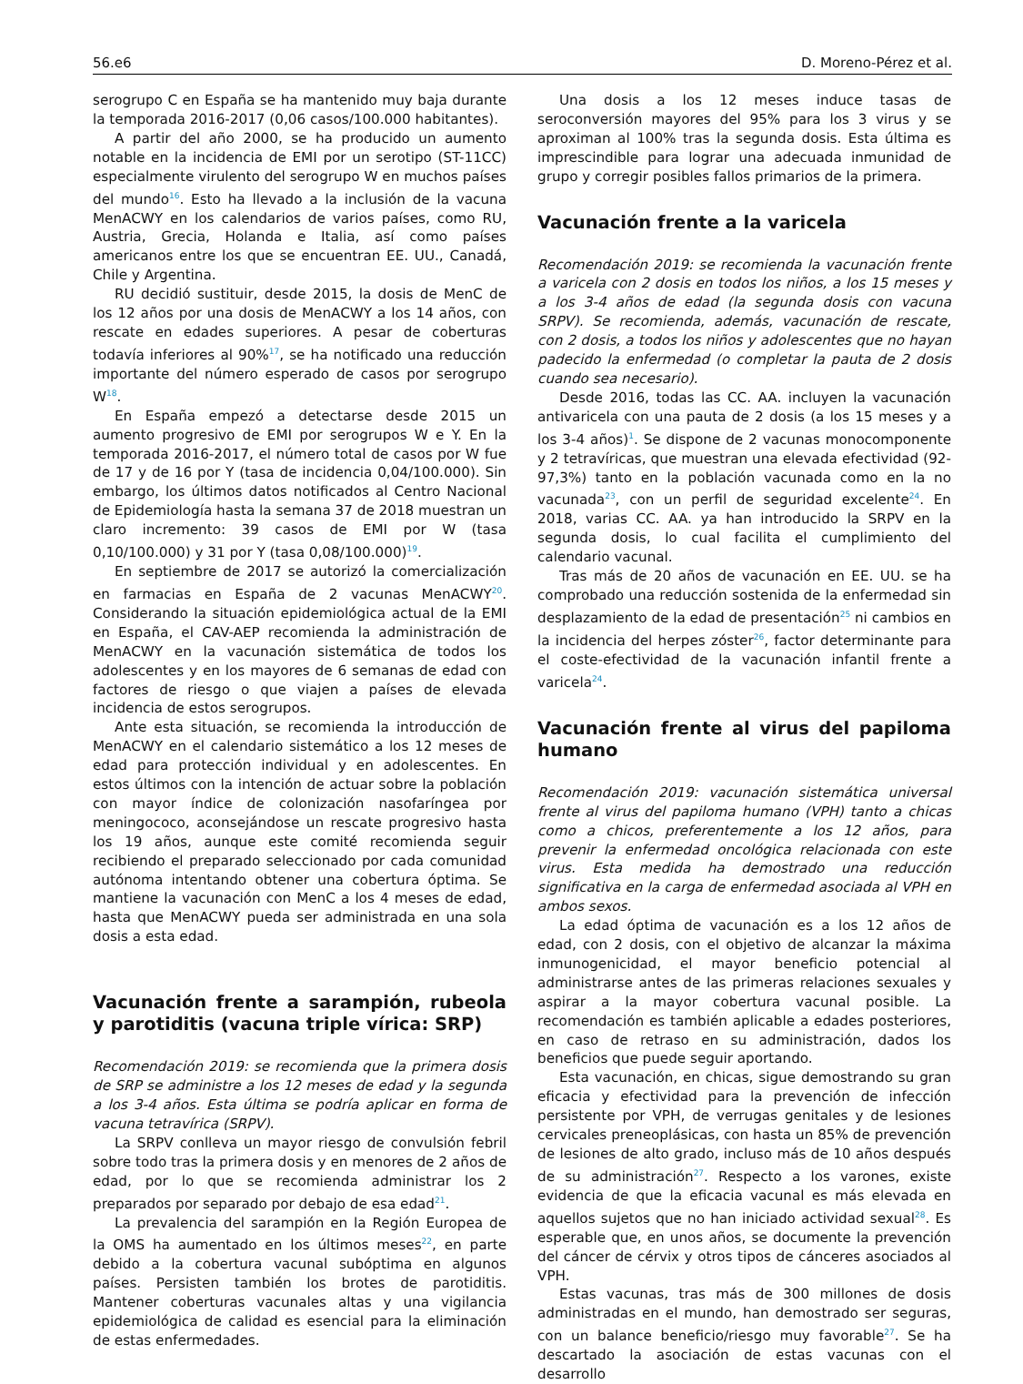56.e6 D. Moreno-Pérez et al.
serogrupo C en España se ha mantenido muy baja durante la temporada 2016-2017 (0,06 casos/100.000 habitantes).
A partir del año 2000, se ha producido un aumento notable en la incidencia de EMI por un serotipo (ST-11CC) especialmente virulento del serogrupo W en muchos países del mundo<sup>16</sup>. Esto ha llevado a la inclusión de la vacuna MenACWY en los calendarios de varios países, como RU, Austria, Grecia, Holanda e Italia, así como países americanos entre los que se encuentran EE. UU., Canadá, Chile y Argentina.
RU decidió sustituir, desde 2015, la dosis de MenC de los 12 años por una dosis de MenACWY a los 14 años, con rescate en edades superiores. A pesar de coberturas todavía inferiores al 90%<sup>17</sup>, se ha notificado una reducción importante del número esperado de casos por serogrupo W<sup>18</sup>.
En España empezó a detectarse desde 2015 un aumento progresivo de EMI por serogrupos W e Y. En la temporada 2016-2017, el número total de casos por W fue de 17 y de 16 por Y (tasa de incidencia 0,04/100.000). Sin embargo, los últimos datos notificados al Centro Nacional de Epidemiología hasta la semana 37 de 2018 muestran un claro incremento: 39 casos de EMI por W (tasa 0,10/100.000) y 31 por Y (tasa 0,08/100.000)<sup>19</sup>.
En septiembre de 2017 se autorizó la comercialización en farmacias en España de 2 vacunas MenACWY<sup>20</sup>. Considerando la situación epidemiológica actual de la EMI en España, el CAV-AEP recomienda la administración de MenACWY en la vacunación sistemática de todos los adolescentes y en los mayores de 6 semanas de edad con factores de riesgo o que viajen a países de elevada incidencia de estos serogrupos.
Ante esta situación, se recomienda la introducción de MenACWY en el calendario sistemático a los 12 meses de edad para protección individual y en adolescentes. En estos últimos con la intención de actuar sobre la población con mayor índice de colonización nasofaríngea por meningococo, aconsejándose un rescate progresivo hasta los 19 años, aunque este comité recomienda seguir recibiendo el preparado seleccionado por cada comunidad autónoma intentando obtener una cobertura óptima. Se mantiene la vacunación con MenC a los 4 meses de edad, hasta que MenACWY pueda ser administrada en una sola dosis a esta edad.
Vacunación frente a sarampión, rubeola y parotiditis (vacuna triple vírica: SRP)
Recomendación 2019: se recomienda que la primera dosis de SRP se administre a los 12 meses de edad y la segunda a los 3-4 años. Esta última se podría aplicar en forma de vacuna tetravírica (SRPV).
La SRPV conlleva un mayor riesgo de convulsión febril sobre todo tras la primera dosis y en menores de 2 años de edad, por lo que se recomienda administrar los 2 preparados por separado por debajo de esa edad<sup>21</sup>.
La prevalencia del sarampión en la Región Europea de la OMS ha aumentado en los últimos meses<sup>22</sup>, en parte debido a la cobertura vacunal subóptima en algunos países. Persisten también los brotes de parotiditis. Mantener coberturas vacunales altas y una vigilancia epidemiológica de calidad es esencial para la eliminación de estas enfermedades.
Una dosis a los 12 meses induce tasas de seroconversión mayores del 95% para los 3 virus y se aproximan al 100% tras la segunda dosis. Esta última es imprescindible para lograr una adecuada inmunidad de grupo y corregir posibles fallos primarios de la primera.
Vacunación frente a la varicela
Recomendación 2019: se recomienda la vacunación frente a varicela con 2 dosis en todos los niños, a los 15 meses y a los 3-4 años de edad (la segunda dosis con vacuna SRPV). Se recomienda, además, vacunación de rescate, con 2 dosis, a todos los niños y adolescentes que no hayan padecido la enfermedad (o completar la pauta de 2 dosis cuando sea necesario).
Desde 2016, todas las CC. AA. incluyen la vacunación antivaricela con una pauta de 2 dosis (a los 15 meses y a los 3-4 años)<sup>1</sup>. Se dispone de 2 vacunas monocomponente y 2 tetravíricas, que muestran una elevada efectividad (92-97,3%) tanto en la población vacunada como en la no vacunada<sup>23</sup>, con un perfil de seguridad excelente<sup>24</sup>. En 2018, varias CC. AA. ya han introducido la SRPV en la segunda dosis, lo cual facilita el cumplimiento del calendario vacunal.
Tras más de 20 años de vacunación en EE. UU. se ha comprobado una reducción sostenida de la enfermedad sin desplazamiento de la edad de presentación<sup>25</sup> ni cambios en la incidencia del herpes zóster<sup>26</sup>, factor determinante para el coste-efectividad de la vacunación infantil frente a varicela<sup>24</sup>.
Vacunación frente al virus del papiloma humano
Recomendación 2019: vacunación sistemática universal frente al virus del papiloma humano (VPH) tanto a chicas como a chicos, preferentemente a los 12 años, para prevenir la enfermedad oncológica relacionada con este virus. Esta medida ha demostrado una reducción significativa en la carga de enfermedad asociada al VPH en ambos sexos.
La edad óptima de vacunación es a los 12 años de edad, con 2 dosis, con el objetivo de alcanzar la máxima inmunogenicidad, el mayor beneficio potencial al administrarse antes de las primeras relaciones sexuales y aspirar a la mayor cobertura vacunal posible. La recomendación es también aplicable a edades posteriores, en caso de retraso en su administración, dados los beneficios que puede seguir aportando.
Esta vacunación, en chicas, sigue demostrando su gran eficacia y efectividad para la prevención de infección persistente por VPH, de verrugas genitales y de lesiones cervicales preneoplásicas, con hasta un 85% de prevención de lesiones de alto grado, incluso más de 10 años después de su administración<sup>27</sup>. Respecto a los varones, existe evidencia de que la eficacia vacunal es más elevada en aquellos sujetos que no han iniciado actividad sexual<sup>28</sup>. Es esperable que, en unos años, se documente la prevención del cáncer de cérvix y otros tipos de cánceres asociados al VPH.
Estas vacunas, tras más de 300 millones de dosis administradas en el mundo, han demostrado ser seguras, con un balance beneficio/riesgo muy favorable<sup>27</sup>. Se ha descartado la asociación de estas vacunas con el desarrollo